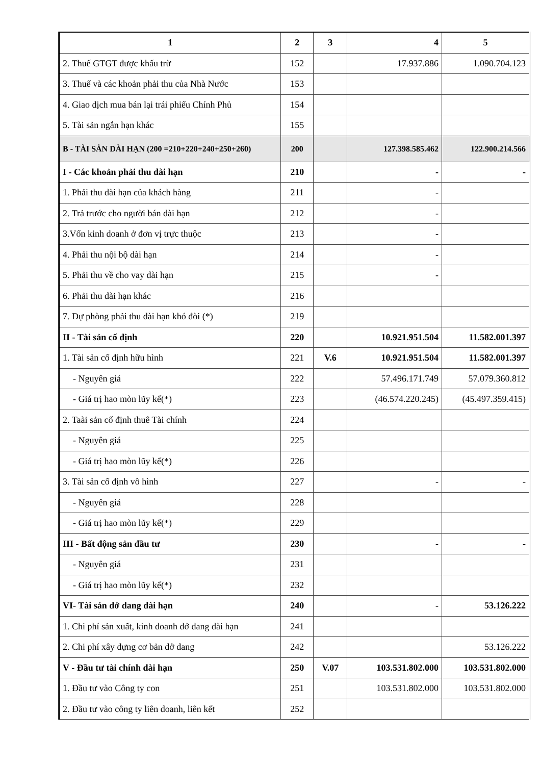| 1 | 2 | 3 | 4 | 5 |
| --- | --- | --- | --- | --- |
| 2. Thuế GTGT được khấu trừ | 152 | | 17.937.886 | 1.090.704.123 |
| 3. Thuế và các khoản phải thu của Nhà Nước | 153 | | | |
| 4. Giao dịch mua bán lại trái phiếu Chính Phủ | 154 | | | |
| 5. Tài sản ngắn hạn khác | 155 | | | |
| B - TÀI SẢN DÀI HẠN (200 =210+220+240+250+260) | 200 | | 127.398.585.462 | 122.900.214.566 |
| I - Các khoản phải thu dài hạn | 210 | | - | - |
| 1. Phải thu dài hạn của khách hàng | 211 | | - | |
| 2. Trả trước cho người bán dài hạn | 212 | | - | |
| 3.Vốn kinh doanh ở đơn vị trực thuộc | 213 | | - | |
| 4. Phải thu nội bộ dài hạn | 214 | | - | |
| 5. Phải thu về cho vay dài hạn | 215 | | - | |
| 6. Phải thu dài hạn khác | 216 | | | |
| 7. Dự phòng phải thu dài hạn khó đòi (*) | 219 | | | |
| II - Tài sản cố định | 220 | | 10.921.951.504 | 11.582.001.397 |
| 1. Tài sản cố định hữu hình | 221 | V.6 | 10.921.951.504 | 11.582.001.397 |
| - Nguyên giá | 222 | | 57.496.171.749 | 57.079.360.812 |
| - Giá trị hao mòn lũy kế(*) | 223 | | (46.574.220.245) | (45.497.359.415) |
| 2. Taài sản cố định thuê Tài chính | 224 | | | |
| - Nguyên giá | 225 | | | |
| - Giá trị hao mòn lũy kế(*) | 226 | | | |
| 3. Tài sản cố định vô hình | 227 | | - | - |
| - Nguyên giá | 228 | | | |
| - Giá trị hao mòn lũy kế(*) | 229 | | | |
| III - Bất động sản đầu tư | 230 | | - | - |
| - Nguyên giá | 231 | | | |
| - Giá trị hao mòn lũy kế(*) | 232 | | | |
| VI- Tài sản dở dang dài hạn | 240 | | - | 53.126.222 |
| 1. Chi phí sản xuất, kinh doanh dở dang dài hạn | 241 | | | |
| 2. Chi phí xây dựng cơ bản dở dang | 242 | | | 53.126.222 |
| V - Đầu tư tài chính dài hạn | 250 | V.07 | 103.531.802.000 | 103.531.802.000 |
| 1. Đầu tư vào Công ty con | 251 | | 103.531.802.000 | 103.531.802.000 |
| 2. Đầu tư vào công ty liên doanh, liên kết | 252 | | | |